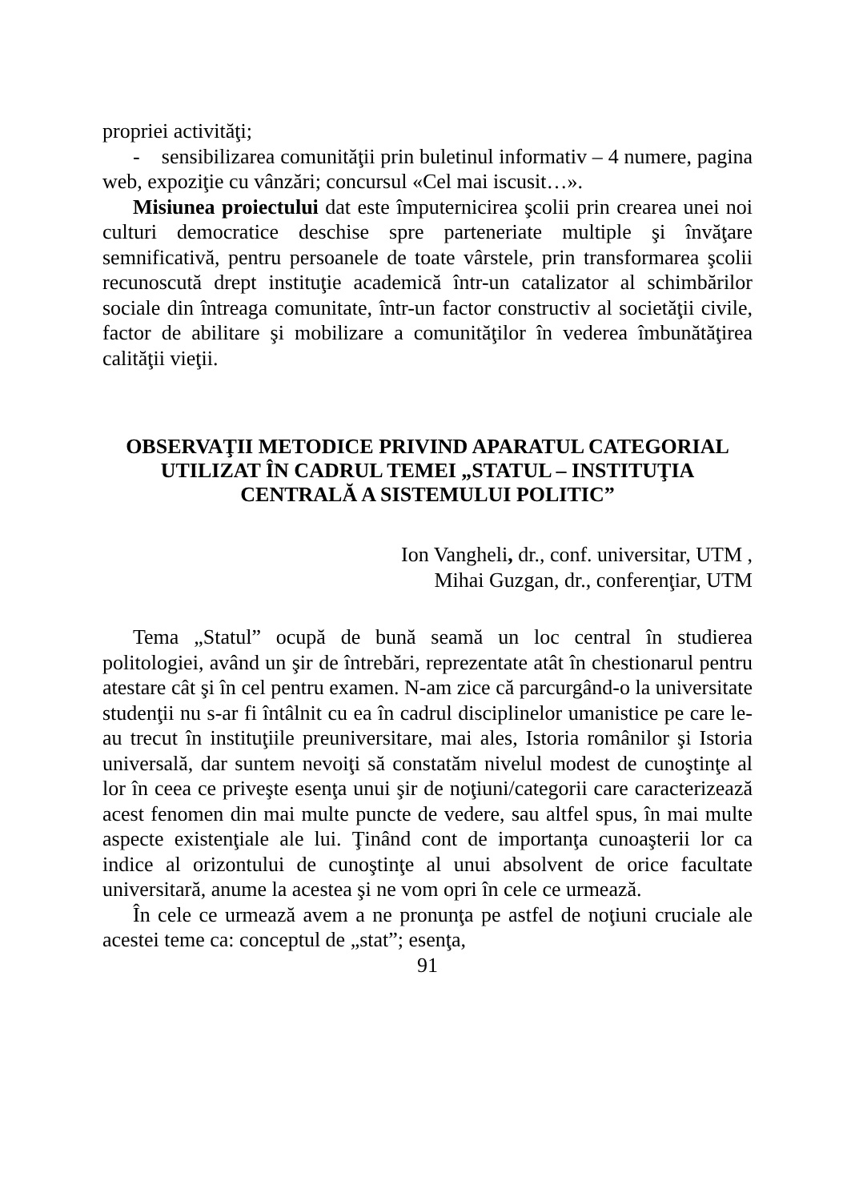propriei activităţi;
- sensibilizarea comunităţii prin buletinul informativ – 4 numere, pagina web, expoziţie cu vânzări; concursul «Cel mai iscusit…».
Misiunea proiectului dat este împuternicirea şcolii prin crearea unei noi culturi democratice deschise spre parteneriate multiple şi învăţare semnificativă, pentru persoanele de toate vârstele, prin transformarea şcolii recunoscută drept instituţie academică într-un catalizator al schimbărilor sociale din întreaga comunitate, într-un factor constructiv al societăţii civile, factor de abilitare şi mobilizare a comunităţilor în vederea îmbunătăţirea calităţii vieţii.
OBSERVAŢII METODICE PRIVIND APARATUL CATEGORIAL UTILIZAT ÎN CADRUL TEMEI „STATUL – INSTITUŢIA CENTRALĂ A SISTEMULUI POLITIC”
Ion Vangheli, dr., conf. universitar, UTM ,
Mihai Guzgan, dr., conferenţiar, UTM
Tema „Statul” ocupă de bună seamă un loc central în studierea politologiei, având un şir de întrebări, reprezentate atât în chestionarul pentru atestare cât şi în cel pentru examen. N-am zice că parcurgând-o la universitate studenţii nu s-ar fi întâlnit cu ea în cadrul disciplinelor umanistice pe care le-au trecut în instituţiile preuniversitare, mai ales, Istoria românilor şi Istoria universală, dar suntem nevoiţi să constatăm nivelul modest de cunoştinţe al lor în ceea ce priveşte esenţa unui şir de noţiuni/categorii care caracterizează acest fenomen din mai multe puncte de vedere, sau altfel spus, în mai multe aspecte existenţiale ale lui. Ţinând cont de importanţa cunoaşterii lor ca indice al orizontului de cunoştinţe al unui absolvent de orice facultate universitară, anume la acestea şi ne vom opri în cele ce urmează.
În cele ce urmează avem a ne pronunţa pe astfel de noţiuni cruciale ale acestei teme ca: conceptul de „stat”; esenţa,
91